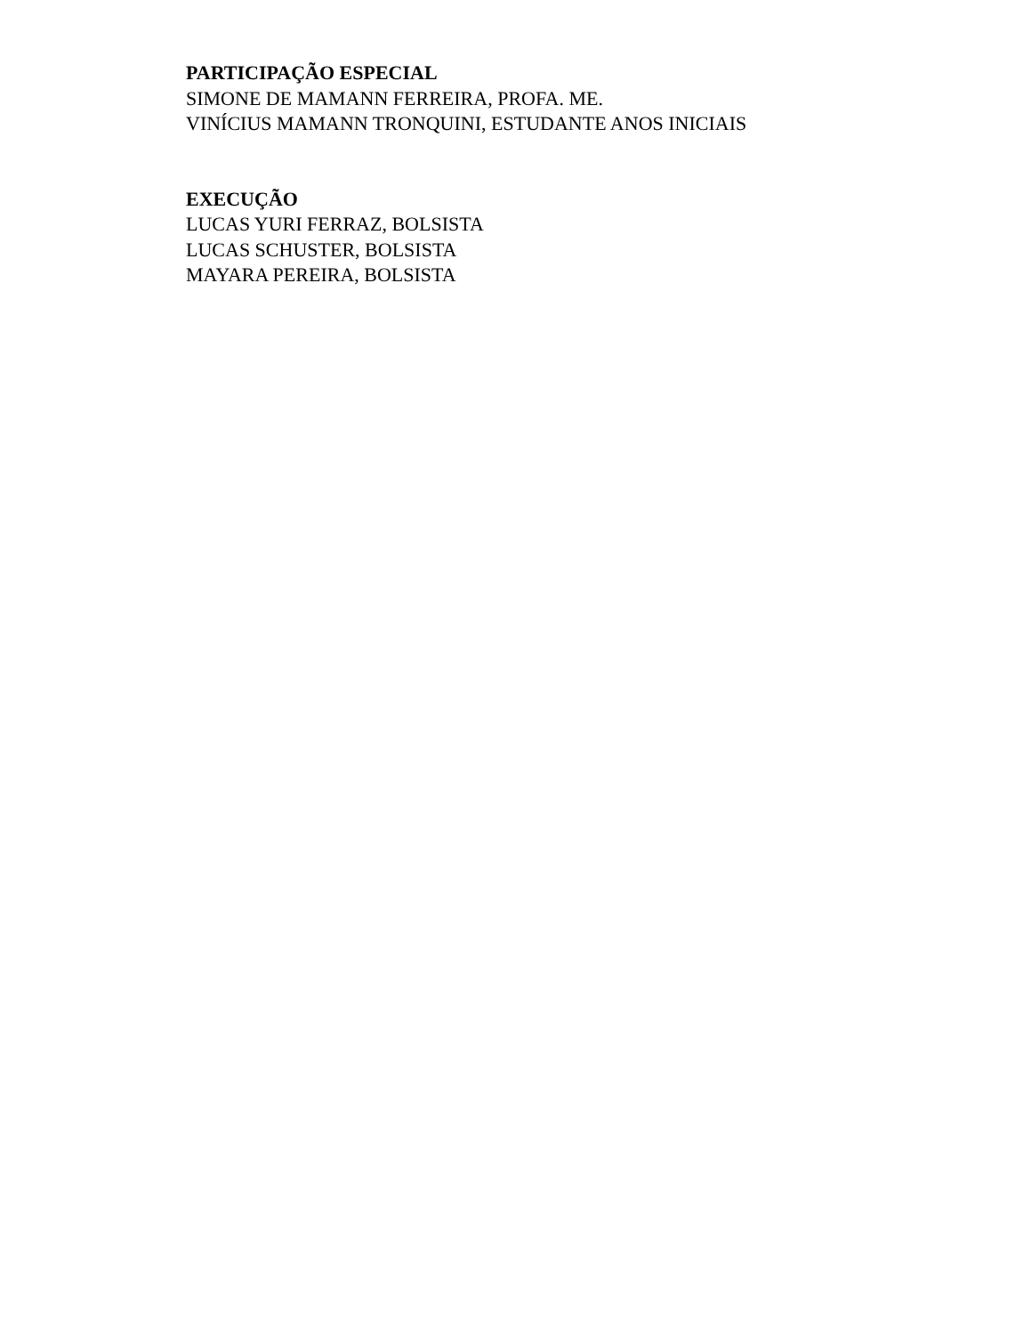PARTICIPAÇÃO ESPECIAL
SIMONE DE MAMANN FERREIRA, PROFA. ME.
VINÍCIUS MAMANN TRONQUINI, ESTUDANTE ANOS INICIAIS
EXECUÇÃO
LUCAS YURI FERRAZ, BOLSISTA
LUCAS SCHUSTER, BOLSISTA
MAYARA PEREIRA, BOLSISTA